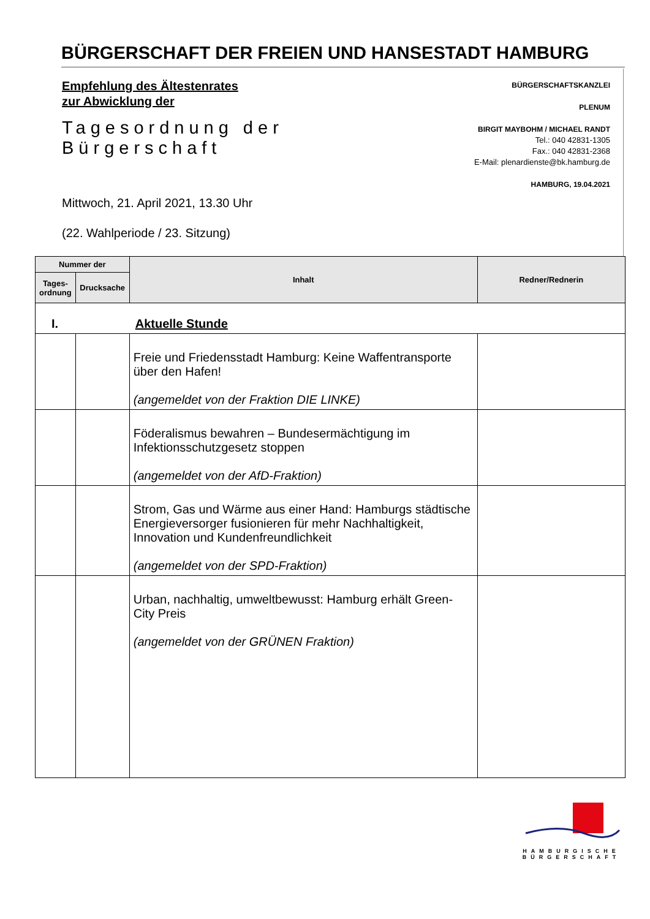BÜRGERSCHAFT DER FREIEN UND HANSESTADT HAMBURG
Empfehlung des Ältestenrates
zur Abwicklung der
Tagesordnung der Bürgerschaft
BÜRGERSCHAFTSKANZLEI
PLENUM
BIRGIT MAYBOHM / MICHAEL RANDT
Tel.: 040 42831-1305
Fax.: 040 42831-2368
E-Mail: plenardienste@bk.hamburg.de
HAMBURG, 19.04.2021
Mittwoch, 21. April 2021, 13.30 Uhr
(22. Wahlperiode / 23. Sitzung)
| Nummer der | | Inhalt | Redner/Rednerin |
| --- | --- | --- | --- |
| Tages- ordnung | Drucksache | | |
| I. Aktuelle Stunde | | | |
| | | Freie und Friedensstadt Hamburg: Keine Waffentransporte über den Hafen! (angemeldet von der Fraktion DIE LINKE) | |
| | | Föderalismus bewahren – Bundesermächtigung im Infektionsschutzgesetz stoppen (angemeldet von der AfD-Fraktion) | |
| | | Strom, Gas und Wärme aus einer Hand: Hamburgs städtische Energieversorger fusionieren für mehr Nachhaltigkeit, Innovation und Kundenfreundlichkeit (angemeldet von der SPD-Fraktion) | |
| | | Urban, nachhaltig, umweltbewusst: Hamburg erhält Green-City Preis (angemeldet von der GRÜNEN Fraktion) | |
HAMBURGISCHE
BÜRGERSCHAFT